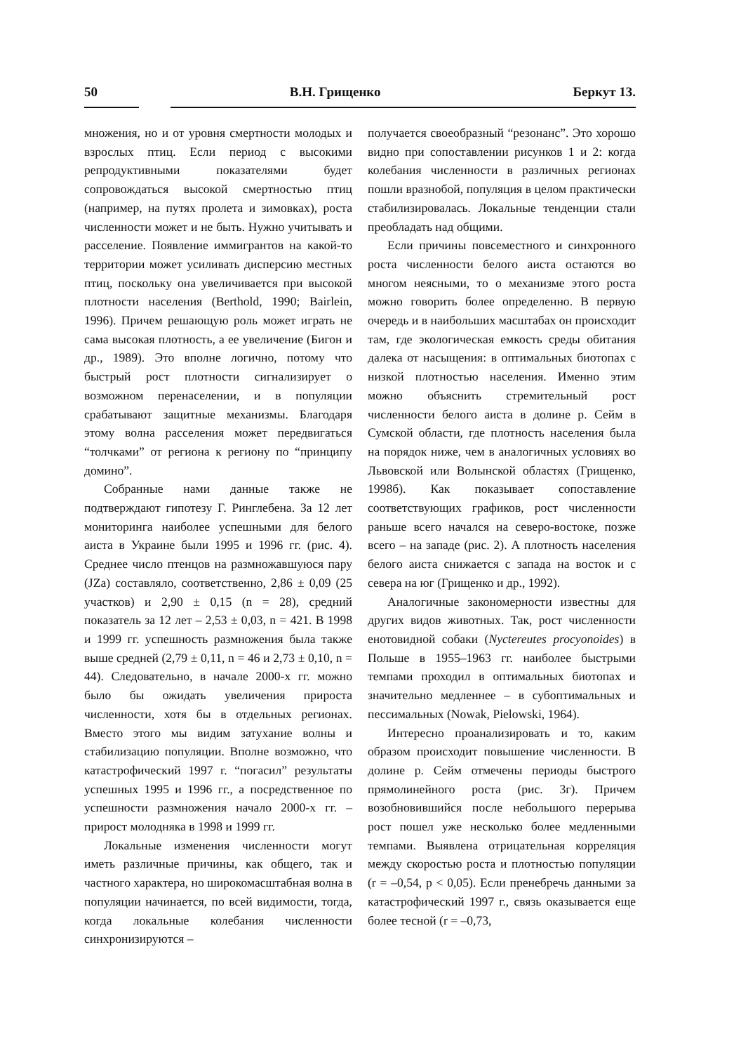50 В.Н. Грищенко Беркут 13.
множения, но и от уровня смертности молодых и взрослых птиц. Если период с высокими репродуктивными показателями будет сопровождаться высокой смертностью птиц (например, на путях пролета и зимовках), роста численности может и не быть. Нужно учитывать и расселение. Появление иммигрантов на какой-то территории может усиливать дисперсию местных птиц, поскольку она увеличивается при высокой плотности населения (Berthold, 1990; Bairlein, 1996). Причем решающую роль может играть не сама высокая плотность, а ее увеличение (Бигон и др., 1989). Это вполне логично, потому что быстрый рост плотности сигнализирует о возможном перенаселении, и в популяции срабатывают защитные механизмы. Благодаря этому волна расселения может передвигаться “толчками” от региона к региону по “принципу домино”.
Собранные нами данные также не подтверждают гипотезу Г. Ринглебена. За 12 лет мониторинга наиболее успешными для белого аиста в Украине были 1995 и 1996 гг. (рис. 4). Среднее число птенцов на размножавшуюся пару (JZa) составляло, соответственно, 2,86 ± 0,09 (25 участков) и 2,90 ± 0,15 (n = 28), средний показатель за 12 лет – 2,53 ± 0,03, n = 421. В 1998 и 1999 гг. успешность размножения была также выше средней (2,79 ± 0,11, n = 46 и 2,73 ± 0,10, n = 44). Следовательно, в начале 2000-х гг. можно было бы ожидать увеличения прироста численности, хотя бы в отдельных регионах. Вместо этого мы видим затухание волны и стабилизацию популяции. Вполне возможно, что катастрофический 1997 г. “погасил” результаты успешных 1995 и 1996 гг., а посредственное по успешности размножения начало 2000-х гг. – прирост молодняка в 1998 и 1999 гг.
Локальные изменения численности могут иметь различные причины, как общего, так и частного характера, но широкомасштабная волна в популяции начинается, по всей видимости, тогда, когда локальные колебания численности синхронизируются –
получается своеобразный “резонанс”. Это хорошо видно при сопоставлении рисунков 1 и 2: когда колебания численности в различных регионах пошли вразнобой, популяция в целом практически стабилизировалась. Локальные тенденции стали преобладать над общими.
Если причины повсеместного и синхронного роста численности белого аиста остаются во многом неясными, то о механизме этого роста можно говорить более определенно. В первую очередь и в наибольших масштабах он происходит там, где экологическая емкость среды обитания далека от насыщения: в оптимальных биотопах с низкой плотностью населения. Именно этим можно объяснить стремительный рост численности белого аиста в долине р. Сейм в Сумской области, где плотность населения была на порядок ниже, чем в аналогичных условиях во Львовской или Волынской областях (Грищенко, 1998б). Как показывает сопоставление соответствующих графиков, рост численности раньше всего начался на северо-востоке, позже всего – на западе (рис. 2). А плотность населения белого аиста снижается с запада на восток и с севера на юг (Грищенко и др., 1992).
Аналогичные закономерности известны для других видов животных. Так, рост численности енотовидной собаки (Nyctereutes procyonoides) в Польше в 1955–1963 гг. наиболее быстрыми темпами проходил в оптимальных биотопах и значительно медленнее – в субоптимальных и пессимальных (Nowak, Pielowski, 1964).
Интересно проанализировать и то, каким образом происходит повышение численности. В долине р. Сейм отмечены периоды быстрого прямолинейного роста (рис. 3г). Причем возобновившийся после небольшого перерыва рост пошел уже несколько более медленными темпами. Выявлена отрицательная корреляция между скоростью роста и плотностью популяции (r = –0,54, p < 0,05). Если пренебречь данными за катастрофический 1997 г., связь оказывается еще более тесной (r = –0,73,